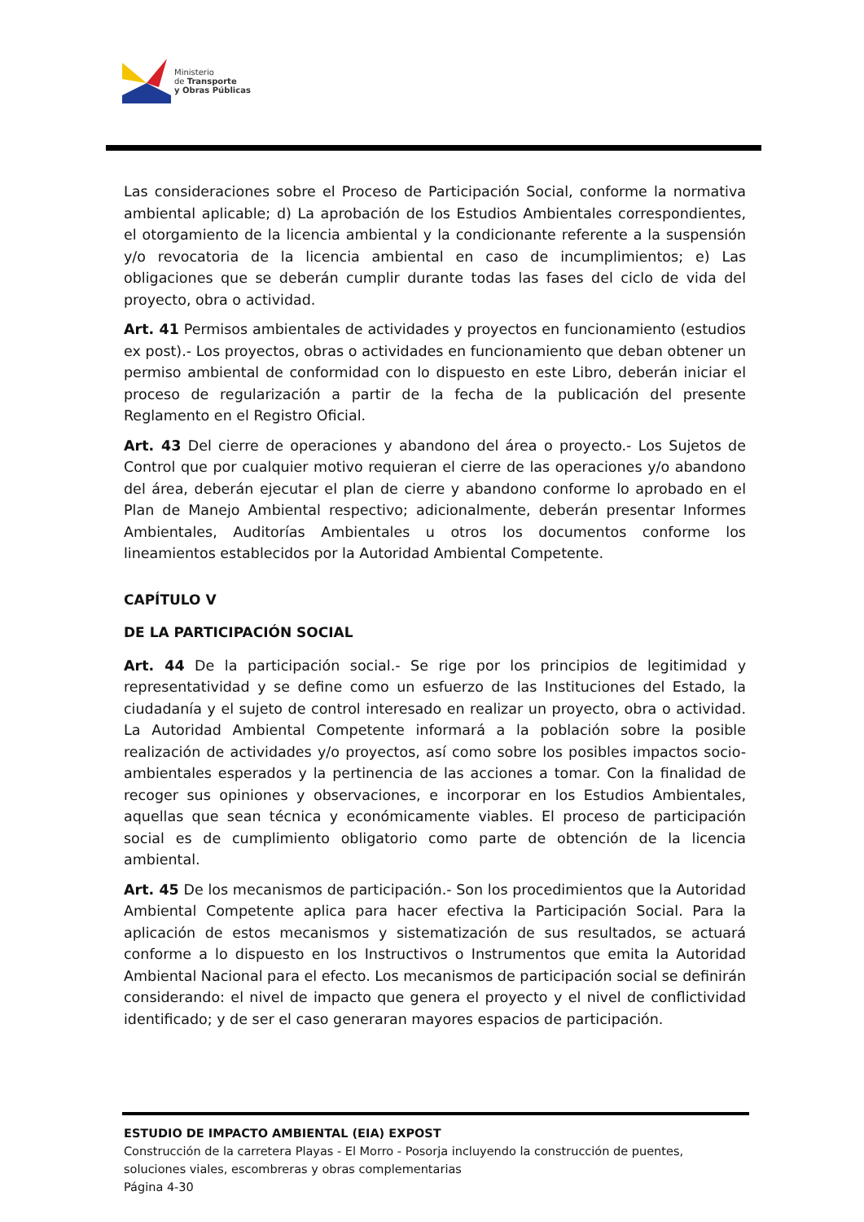Ministerio
de Transporte
y Obras Públicas
Las consideraciones sobre el Proceso de Participación Social, conforme la normativa ambiental aplicable; d) La aprobación de los Estudios Ambientales correspondientes, el otorgamiento de la licencia ambiental y la condicionante referente a la suspensión y/o revocatoria de la licencia ambiental en caso de incumplimientos; e) Las obligaciones que se deberán cumplir durante todas las fases del ciclo de vida del proyecto, obra o actividad.
Art. 41 Permisos ambientales de actividades y proyectos en funcionamiento (estudios ex post).- Los proyectos, obras o actividades en funcionamiento que deban obtener un permiso ambiental de conformidad con lo dispuesto en este Libro, deberán iniciar el proceso de regularización a partir de la fecha de la publicación del presente Reglamento en el Registro Oficial.
Art. 43 Del cierre de operaciones y abandono del área o proyecto.- Los Sujetos de Control que por cualquier motivo requieran el cierre de las operaciones y/o abandono del área, deberán ejecutar el plan de cierre y abandono conforme lo aprobado en el Plan de Manejo Ambiental respectivo; adicionalmente, deberán presentar Informes Ambientales, Auditorías Ambientales u otros los documentos conforme los lineamientos establecidos por la Autoridad Ambiental Competente.
CAPÍTULO V
DE LA PARTICIPACIÓN SOCIAL
Art. 44 De la participación social.- Se rige por los principios de legitimidad y representatividad y se define como un esfuerzo de las Instituciones del Estado, la ciudadanía y el sujeto de control interesado en realizar un proyecto, obra o actividad. La Autoridad Ambiental Competente informará a la población sobre la posible realización de actividades y/o proyectos, así como sobre los posibles impactos socio-ambientales esperados y la pertinencia de las acciones a tomar. Con la finalidad de recoger sus opiniones y observaciones, e incorporar en los Estudios Ambientales, aquellas que sean técnica y económicamente viables. El proceso de participación social es de cumplimiento obligatorio como parte de obtención de la licencia ambiental.
Art. 45 De los mecanismos de participación.- Son los procedimientos que la Autoridad Ambiental Competente aplica para hacer efectiva la Participación Social. Para la aplicación de estos mecanismos y sistematización de sus resultados, se actuará conforme a lo dispuesto en los Instructivos o Instrumentos que emita la Autoridad Ambiental Nacional para el efecto. Los mecanismos de participación social se definirán considerando: el nivel de impacto que genera el proyecto y el nivel de conflictividad identificado; y de ser el caso generaran mayores espacios de participación.
ESTUDIO DE IMPACTO AMBIENTAL (EIA) EXPOST
Construcción de la carretera Playas - El Morro - Posorja incluyendo la construcción de puentes, soluciones viales, escombreras y obras complementarias
Página 4-30